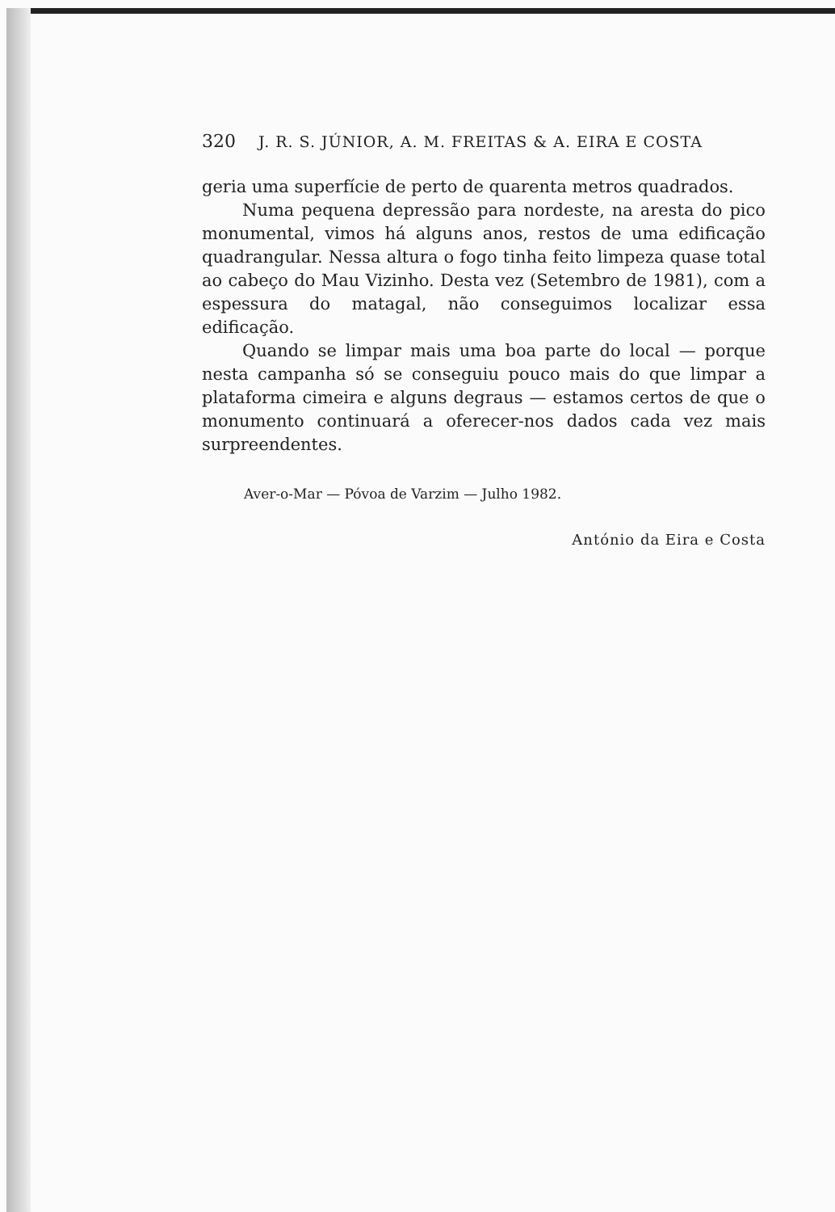320 J. R. S. JÚNIOR, A. M. FREITAS & A. EIRA E COSTA
geria uma superfície de perto de quarenta metros quadrados.
Numa pequena depressão para nordeste, na aresta do pico monumental, vimos há alguns anos, restos de uma edificação quadrangular. Nessa altura o fogo tinha feito limpeza quase total ao cabeço do Mau Vizinho. Desta vez (Setembro de 1981), com a espessura do matagal, não conseguimos localizar essa edificação.
Quando se limpar mais uma boa parte do local — porque nesta campanha só se conseguiu pouco mais do que limpar a plataforma cimeira e alguns degraus — estamos certos de que o monumento continuará a oferecer-nos dados cada vez mais surpreendentes.
Aver-o-Mar — Póvoa de Varzim — Julho 1982.
António da Eira e Costa